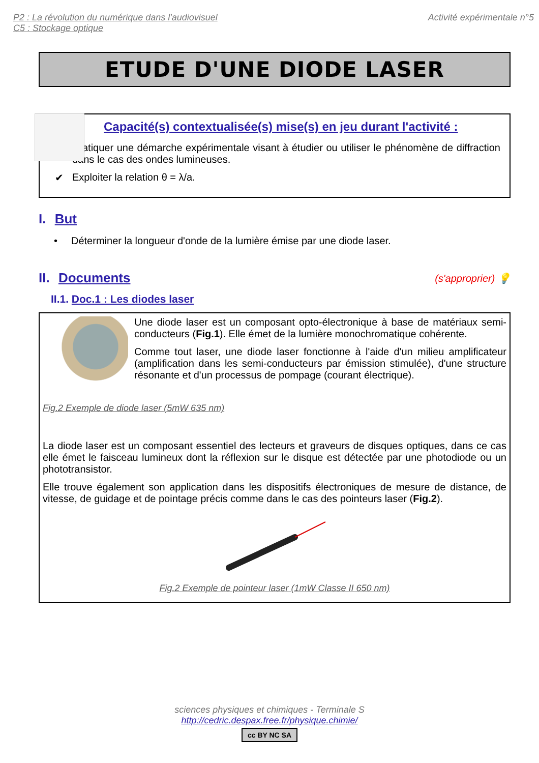P2 : La révolution du numérique dans l'audiovisuel
C5 : Stockage optique
Activité expérimentale n°5
ETUDE D'UNE DIODE LASER
Capacité(s) contextualisée(s) mise(s) en jeu durant l'activité :
✔ Pratiquer une démarche expérimentale visant à étudier ou utiliser le phénomène de diffraction dans le cas des ondes lumineuses.
✔ Exploiter la relation θ = λ/a.
I. But
• Déterminer la longueur d'onde de la lumière émise par une diode laser.
II. Documents
(s'approprier) 💡
II.1. Doc.1 : Les diodes laser
Une diode laser est un composant opto-électronique à base de matériaux semi-conducteurs (Fig.1). Elle émet de la lumière monochromatique cohérente.
Comme tout laser, une diode laser fonctionne à l'aide d'un milieu amplificateur (amplification dans les semi-conducteurs par émission stimulée), d'une structure résonante et d'un processus de pompage (courant électrique).
Fig.2 Exemple de diode laser (5mW 635 nm)
La diode laser est un composant essentiel des lecteurs et graveurs de disques optiques, dans ce cas elle émet le faisceau lumineux dont la réflexion sur le disque est détectée par une photodiode ou un phototransistor.
Elle trouve également son application dans les dispositifs électroniques de mesure de distance, de vitesse, de guidage et de pointage précis comme dans le cas des pointeurs laser (Fig.2).
Fig.2 Exemple de pointeur laser (1mW Classe II 650 nm)
sciences physiques et chimiques - Terminale S
http://cedric.despax.free.fr/physique.chimie/
cc BY NC SA